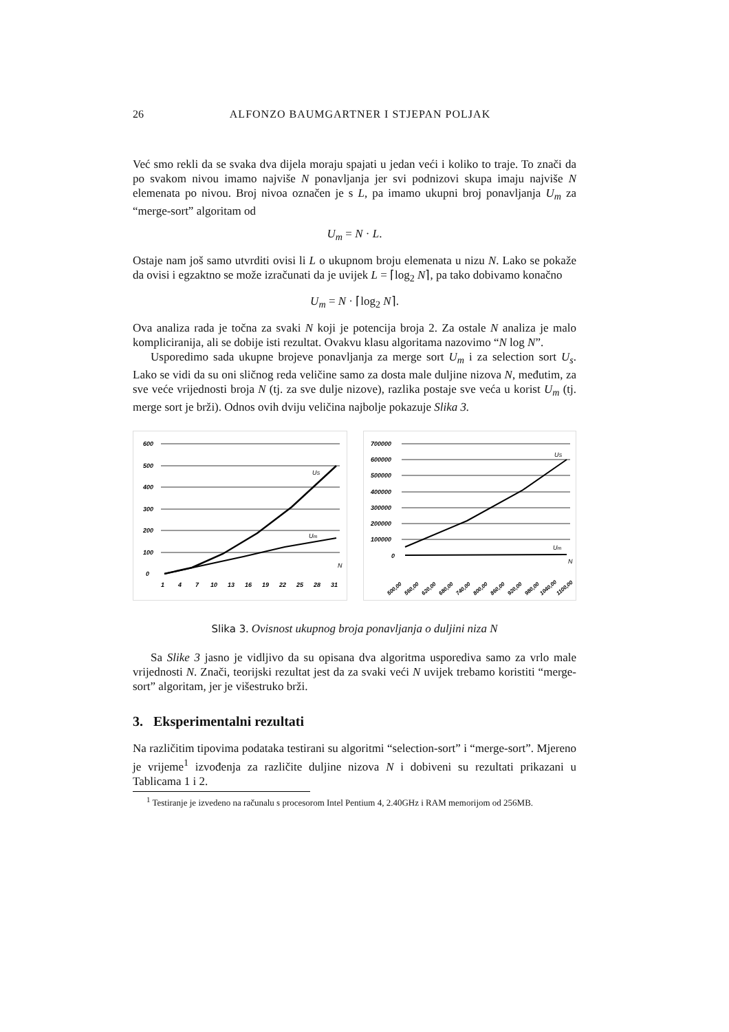26 ALFONZO BAUMGARTNER I STJEPAN POLJAK
Već smo rekli da se svaka dva dijela moraju spajati u jedan veći i koliko to traje. To znači da po svakom nivou imamo najviše N ponavljanja jer svi podnizovi skupa imaju najviše N elemenata po nivou. Broj nivoa označen je s L, pa imamo ukupni broj ponavljanja U<sub>m</sub> za “merge-sort” algoritam od
U<sub>m</sub> = N · L.
Ostaje nam još samo utvrditi ovisi li L o ukupnom broju elemenata u nizu N. Lako se pokaže da ovisi i egzaktno se može izračunati da je uvijek L = ⌈log<sub>2</sub> N⌉, pa tako dobivamo konačno
U<sub>m</sub> = N · ⌈log<sub>2</sub> N⌉.
Ova analiza rada je točna za svaki N koji je potencija broja 2. Za ostale N analiza je malo kompliciranija, ali se dobije isti rezultat. Ovakvu klasu algoritama nazovimo “N log N”.
Usporedimo sada ukupne brojeve ponavljanja za merge sort U<sub>m</sub> i za selection sort U<sub>s</sub>. Lako se vidi da su oni sličnog reda veličine samo za dosta male duljine nizova N, međutim, za sve veće vrijednosti broja N (tj. za sve dulje nizove), razlika postaje sve veća u korist U<sub>m</sub> (tj. merge sort je brži). Odnos ovih dviju veličina najbolje pokazuje Slika 3.
600
500
400
300
200
100
0
US
Um
N
1
4
7
10
13
16
19
22
25
28
31
700000
600000
500000
400000
300000
200000
100000
0
US
Um
N
500,00
560,00
620,00
680,00
740,00
800,00
860,00
920,00
980,00
1040,00
1100,00
Slika 3. Ovisnost ukupnog broja ponavljanja o duljini niza N
Sa Slike 3 jasno je vidljivo da su opisana dva algoritma usporediva samo za vrlo male vrijednosti N. Znači, teorijski rezultat jest da za svaki veći N uvijek trebamo koristiti “merge-sort” algoritam, jer je višestruko brži.
3. Eksperimentalni rezultati
Na različitim tipovima podataka testirani su algoritmi “selection-sort” i “merge-sort”. Mjereno je vrijeme<sup>1</sup> izvođenja za različite duljine nizova N i dobiveni su rezultati prikazani u Tablicama 1 i 2.
<sup>1</sup> Testiranje je izvedeno na računalu s procesorom Intel Pentium 4, 2.40GHz i RAM memorijom od 256MB.